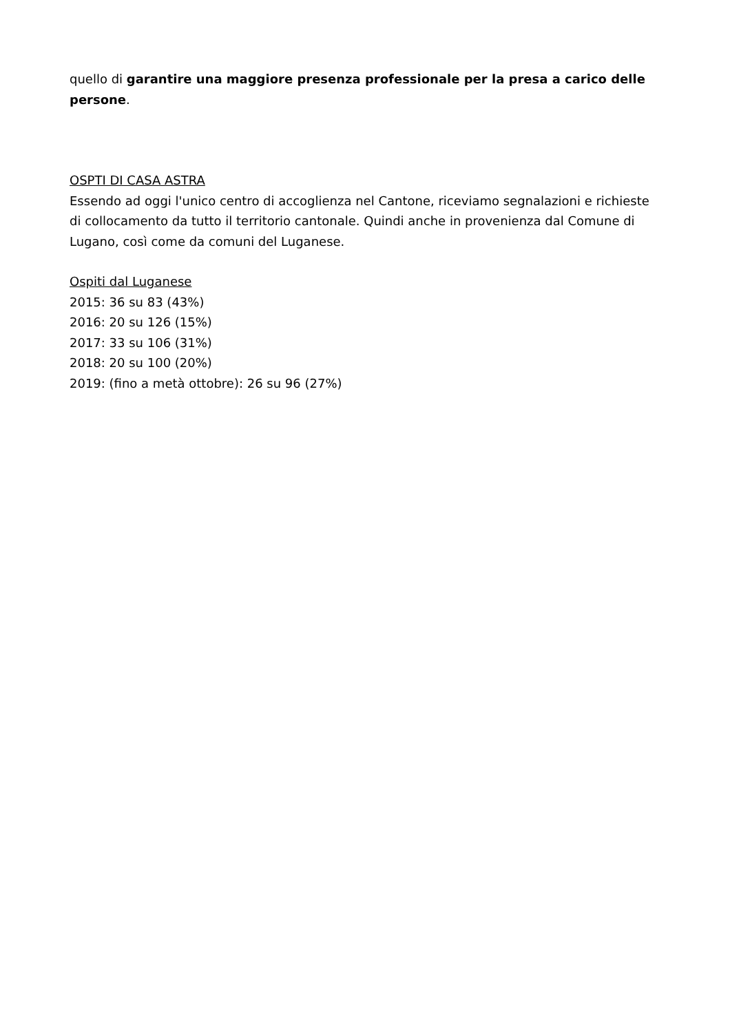quello di garantire una maggiore presenza professionale per la presa a carico delle persone.
OSPTI DI CASA ASTRA
Essendo ad oggi l'unico centro di accoglienza nel Cantone, riceviamo segnalazioni e richieste di collocamento da tutto il territorio cantonale. Quindi anche in provenienza dal Comune di Lugano, così come da comuni del Luganese.
Ospiti dal Luganese
2015: 36 su 83 (43%)
2016: 20 su 126 (15%)
2017: 33 su 106 (31%)
2018: 20 su 100 (20%)
2019: (fino a metà ottobre): 26 su 96 (27%)